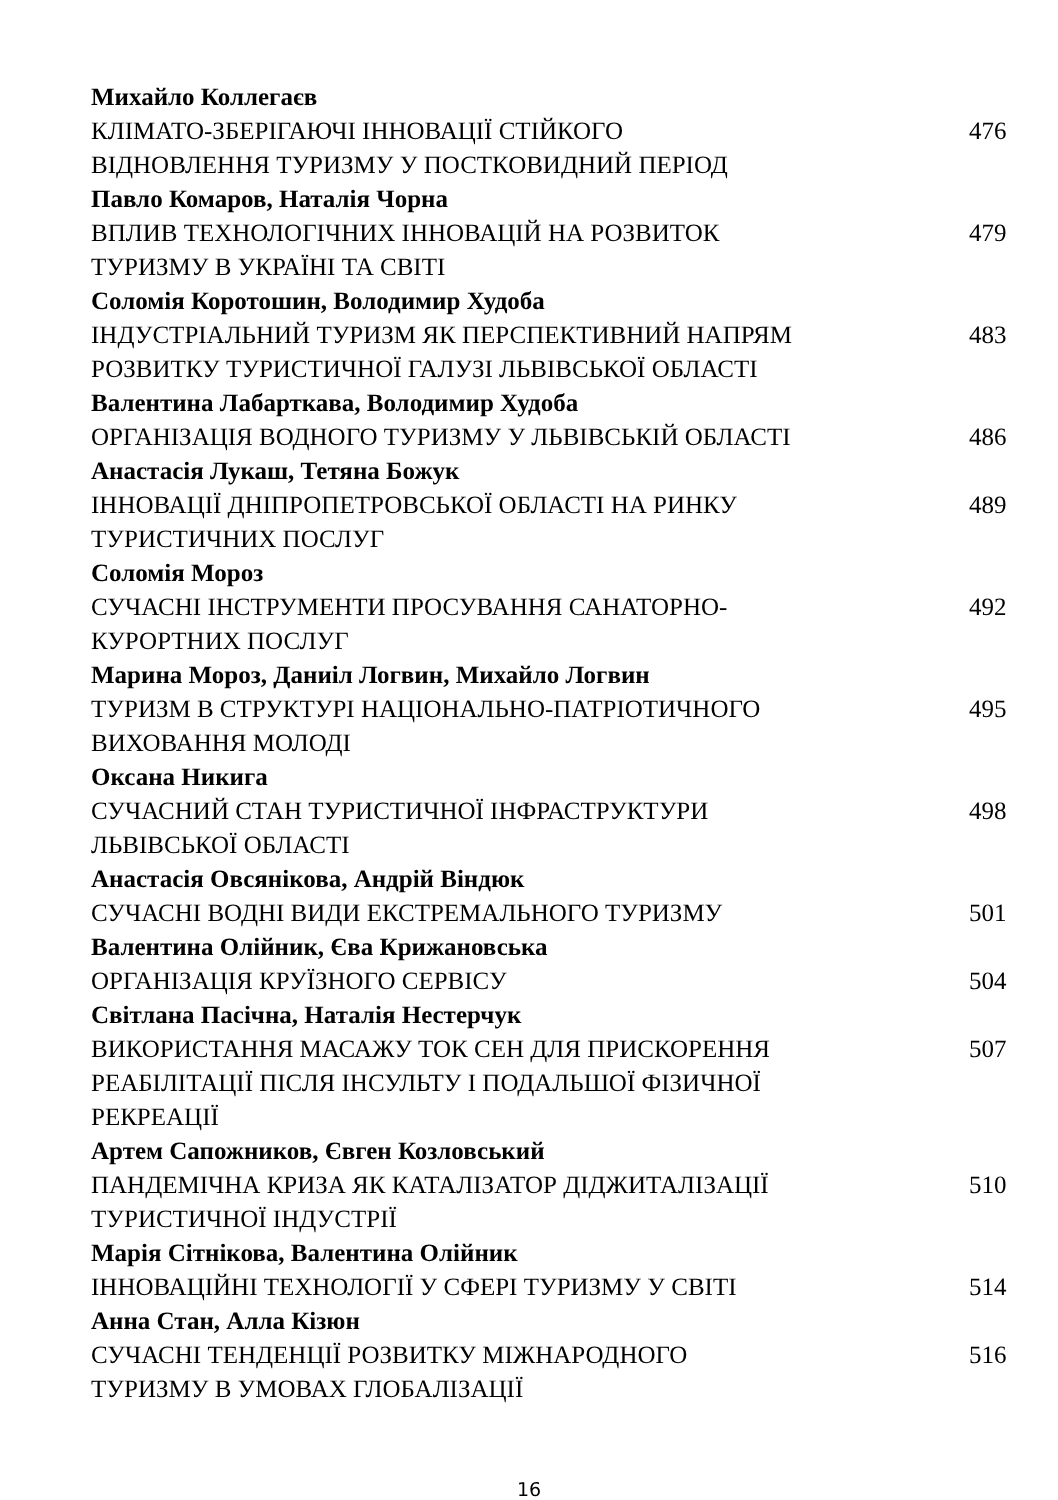Михайло Коллегаєв
КЛІМАТО-ЗБЕРІГАЮЧІ ІННОВАЦІЇ СТІЙКОГО
ВІДНОВЛЕННЯ ТУРИЗМУ У ПОСТКОВИДНИЙ ПЕРІОД
476
Павло Комаров, Наталія Чорна
ВПЛИВ ТЕХНОЛОГІЧНИХ ІННОВАЦІЙ НА РОЗВИТОК
ТУРИЗМУ В УКРАЇНІ ТА СВІТІ
479
Соломія Коротошин, Володимир Худоба
ІНДУСТРІАЛЬНИЙ ТУРИЗМ ЯК ПЕРСПЕКТИВНИЙ НАПРЯМ
РОЗВИТКУ ТУРИСТИЧНОЇ ГАЛУЗІ ЛЬВІВСЬКОЇ ОБЛАСТІ
483
Валентина Лабарткава, Володимир Худоба
ОРГАНІЗАЦІЯ ВОДНОГО ТУРИЗМУ У ЛЬВІВСЬКІЙ ОБЛАСТІ 486
Анастасія Лукаш, Тетяна Божук
ІННОВАЦІЇ ДНІПРОПЕТРОВСЬКОЇ ОБЛАСТІ НА РИНКУ
ТУРИСТИЧНИХ ПОСЛУГ
489
Соломія Мороз
СУЧАСНІ ІНСТРУМЕНТИ ПРОСУВАННЯ САНАТОРНО-
КУРОРТНИХ ПОСЛУГ
492
Марина Мороз, Даниіл Логвин, Михайло Логвин
ТУРИЗМ В СТРУКТУРІ НАЦІОНАЛЬНО-ПАТРІОТИЧНОГО
ВИХОВАННЯ МОЛОДІ
495
Оксана Никига
СУЧАСНИЙ СТАН ТУРИСТИЧНОЇ ІНФРАСТРУКТУРИ
ЛЬВІВСЬКОЇ ОБЛАСТІ
498
Анастасія Овсянікова, Андрій Віндюк
СУЧАСНІ ВОДНІ ВИДИ ЕКСТРЕМАЛЬНОГО ТУРИЗМУ 501
Валентина Олійник, Єва Крижановська
ОРГАНІЗАЦІЯ КРУЇЗНОГО СЕРВІСУ 504
Світлана Пасічна, Наталія Нестерчук
ВИКОРИСТАННЯ МАСАЖУ ТОК СЕН ДЛЯ ПРИСКОРЕННЯ
РЕАБІЛІТАЦІЇ ПІСЛЯ ІНСУЛЬТУ І ПОДАЛЬШОЇ ФІЗИЧНОЇ
РЕКРЕАЦІЇ
507
Артем Сапожников, Євген Козловський
ПАНДЕМІЧНА КРИЗА ЯК КАТАЛІЗАТОР ДІДЖИТАЛІЗАЦІЇ
ТУРИСТИЧНОЇ ІНДУСТРІЇ
510
Марія Сітнікова, Валентина Олійник
ІННОВАЦІЙНІ ТЕХНОЛОГІЇ У СФЕРІ ТУРИЗМУ У СВІТІ 514
Анна Стан, Алла Кізюн
СУЧАСНІ ТЕНДЕНЦІЇ РОЗВИТКУ МІЖНАРОДНОГО
ТУРИЗМУ В УМОВАХ ГЛОБАЛІЗАЦІЇ
516
16